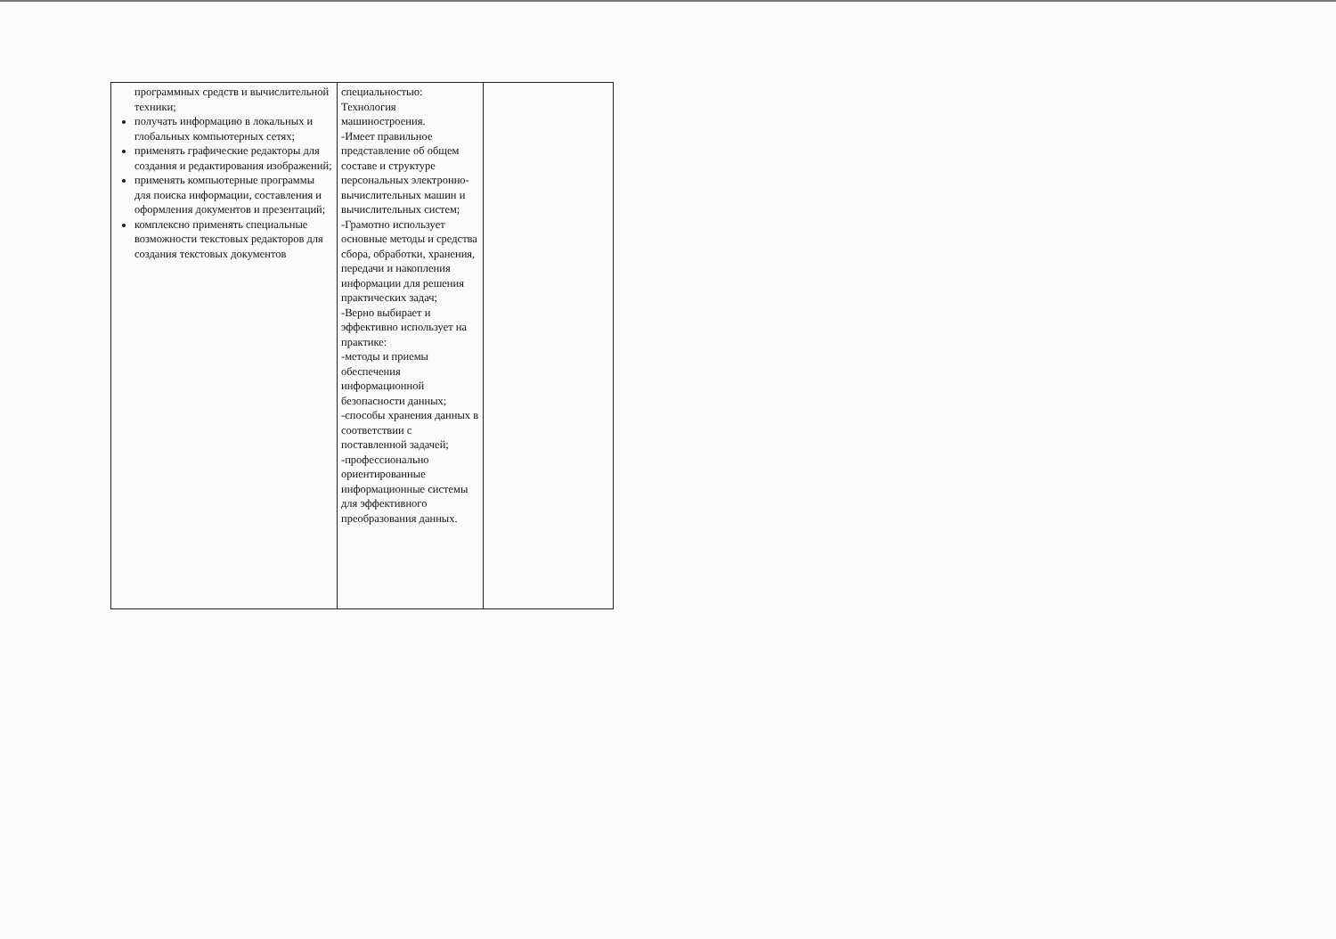| программных средств и вычислительной техники; получать информацию в локальных и глобальных компьютерных сетях; применять графические редакторы для создания и редактирования изображений; применять компьютерные программы для поиска информации, составления и оформления документов и презентаций; комплексно применять специальные возможности текстовых редакторов для создания текстовых документов | специальностью: Технология машиностроения. -Имеет правильное представление об общем составе и структуре персональных электронно-вычислительных машин и вычислительных систем; -Грамотно использует основные методы и средства сбора, обработки, хранения, передачи и накопления информации для решения практических задач; -Верно выбирает и эффективно использует на практике: -методы и приемы обеспечения информационной безопасности данных; -способы хранения данных в соответствии с поставленной задачей; -профессионально ориентированные информационные системы для эффективного преобразования данных. | |